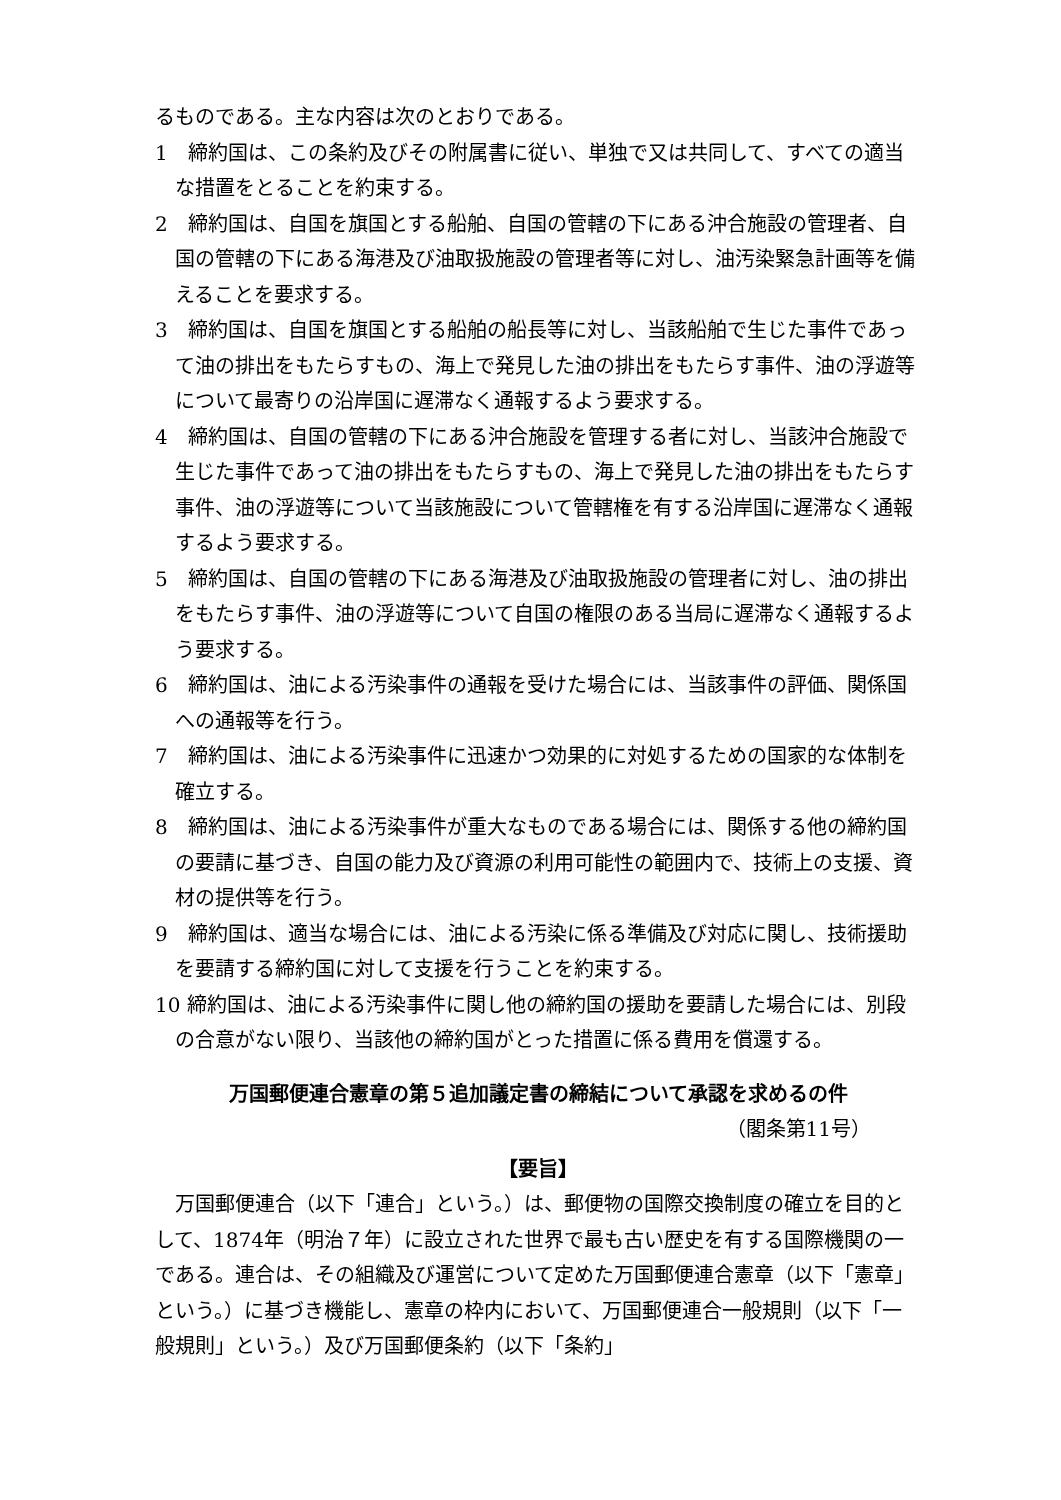るものである。主な内容は次のとおりである。
1　締約国は、この条約及びその附属書に従い、単独で又は共同して、すべての適当な措置をとることを約束する。
2　締約国は、自国を旗国とする船舶、自国の管轄の下にある沖合施設の管理者、自国の管轄の下にある海港及び油取扱施設の管理者等に対し、油汚染緊急計画等を備えることを要求する。
3　締約国は、自国を旗国とする船舶の船長等に対し、当該船舶で生じた事件であって油の排出をもたらすもの、海上で発見した油の排出をもたらす事件、油の浮遊等について最寄りの沿岸国に遅滞なく通報するよう要求する。
4　締約国は、自国の管轄の下にある沖合施設を管理する者に対し、当該沖合施設で生じた事件であって油の排出をもたらすもの、海上で発見した油の排出をもたらす事件、油の浮遊等について当該施設について管轄権を有する沿岸国に遅滞なく通報するよう要求する。
5　締約国は、自国の管轄の下にある海港及び油取扱施設の管理者に対し、油の排出をもたらす事件、油の浮遊等について自国の権限のある当局に遅滞なく通報するよう要求する。
6　締約国は、油による汚染事件の通報を受けた場合には、当該事件の評価、関係国への通報等を行う。
7　締約国は、油による汚染事件に迅速かつ効果的に対処するための国家的な体制を確立する。
8　締約国は、油による汚染事件が重大なものである場合には、関係する他の締約国の要請に基づき、自国の能力及び資源の利用可能性の範囲内で、技術上の支援、資材の提供等を行う。
9　締約国は、適当な場合には、油による汚染に係る準備及び対応に関し、技術援助を要請する締約国に対して支援を行うことを約束する。
10 締約国は、油による汚染事件に関し他の締約国の援助を要請した場合には、別段の合意がない限り、当該他の締約国がとった措置に係る費用を償還する。
万国郵便連合憲章の第５追加議定書の締結について承認を求めるの件
（閣条第11号）
【要旨】
万国郵便連合（以下「連合」という。）は、郵便物の国際交換制度の確立を目的として、1874年（明治７年）に設立された世界で最も古い歴史を有する国際機関の一である。連合は、その組織及び運営について定めた万国郵便連合憲章（以下「憲章」という。）に基づき機能し、憲章の枠内において、万国郵便連合一般規則（以下「一般規則」という。）及び万国郵便条約（以下「条約」